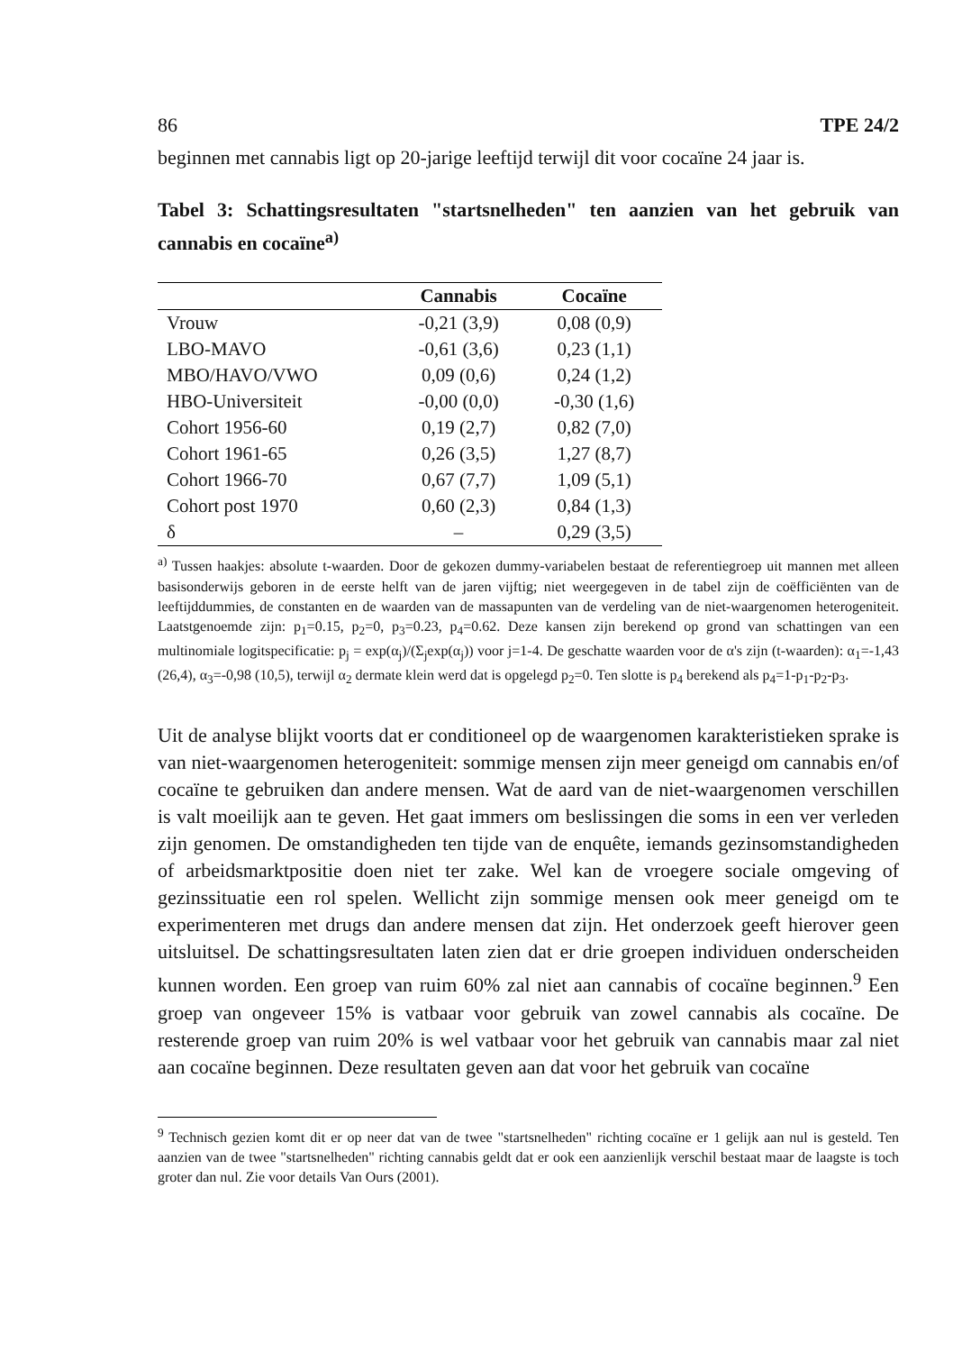86 TPE 24/2
beginnen met cannabis ligt op 20-jarige leeftijd terwijl dit voor cocaïne 24 jaar is.
Tabel 3: Schattingsresultaten "startsnelheden" ten aanzien van het gebruik van cannabis en cocaïne<sup>a)</sup>
| | Cannabis | Cocaïne |
| --- | --- | --- |
| Vrouw | -0,21 (3,9) | 0,08 (0,9) |
| LBO-MAVO | -0,61 (3,6) | 0,23 (1,1) |
| MBO/HAVO/VWO | 0,09 (0,6) | 0,24 (1,2) |
| HBO-Universiteit | -0,00 (0,0) | -0,30 (1,6) |
| Cohort 1956-60 | 0,19 (2,7) | 0,82 (7,0) |
| Cohort 1961-65 | 0,26 (3,5) | 1,27 (8,7) |
| Cohort 1966-70 | 0,67 (7,7) | 1,09 (5,1) |
| Cohort post 1970 | 0,60 (2,3) | 0,84 (1,3) |
| δ | – | 0,29 (3,5) |
<sup>a)</sup> Tussen haakjes: absolute t-waarden. Door de gekozen dummy-variabelen bestaat de referentiegroep uit mannen met alleen basisonderwijs geboren in de eerste helft van de jaren vijftig; niet weergegeven in de tabel zijn de coëfficiënten van de leeftijddummies, de constanten en de waarden van de massapunten van de verdeling van de niet-waargenomen heterogeniteit. Laatstgenoemde zijn: p<sub>1</sub>=0.15, p<sub>2</sub>=0, p<sub>3</sub>=0.23, p<sub>4</sub>=0.62. Deze kansen zijn berekend op grond van schattingen van een multinomiale logitspecificatie: p<sub>j</sub> = exp(α<sub>j</sub>)/(Σ<sub>j</sub>exp(α<sub>j</sub>)) voor j=1-4. De geschatte waarden voor de α's zijn (t-waarden): α<sub>1</sub>=-1,43 (26,4), α<sub>3</sub>=-0,98 (10,5), terwijl α<sub>2</sub> dermate klein werd dat is opgelegd p<sub>2</sub>=0. Ten slotte is p<sub>4</sub> berekend als p<sub>4</sub>=1-p<sub>1</sub>-p<sub>2</sub>-p<sub>3</sub>.
Uit de analyse blijkt voorts dat er conditioneel op de waargenomen karakteristieken sprake is van niet-waargenomen heterogeniteit: sommige mensen zijn meer geneigd om cannabis en/of cocaïne te gebruiken dan andere mensen. Wat de aard van de niet-waargenomen verschillen is valt moeilijk aan te geven. Het gaat immers om beslissingen die soms in een ver verleden zijn genomen. De omstandigheden ten tijde van de enquête, iemands gezinsomstandigheden of arbeidsmarktpositie doen niet ter zake. Wel kan de vroegere sociale omgeving of gezinssituatie een rol spelen. Wellicht zijn sommige mensen ook meer geneigd om te experimenteren met drugs dan andere mensen dat zijn. Het onderzoek geeft hierover geen uitsluitsel. De schattingsresultaten laten zien dat er drie groepen individuen onderscheiden kunnen worden. Een groep van ruim 60% zal niet aan cannabis of cocaïne beginnen.<sup>9</sup> Een groep van ongeveer 15% is vatbaar voor gebruik van zowel cannabis als cocaïne. De resterende groep van ruim 20% is wel vatbaar voor het gebruik van cannabis maar zal niet aan cocaïne beginnen. Deze resultaten geven aan dat voor het gebruik van cocaïne
<sup>9</sup> Technisch gezien komt dit er op neer dat van de twee "startsnelheden" richting cocaïne er 1 gelijk aan nul is gesteld. Ten aanzien van de twee "startsnelheden" richting cannabis geldt dat er ook een aanzienlijk verschil bestaat maar de laagste is toch groter dan nul. Zie voor details Van Ours (2001).